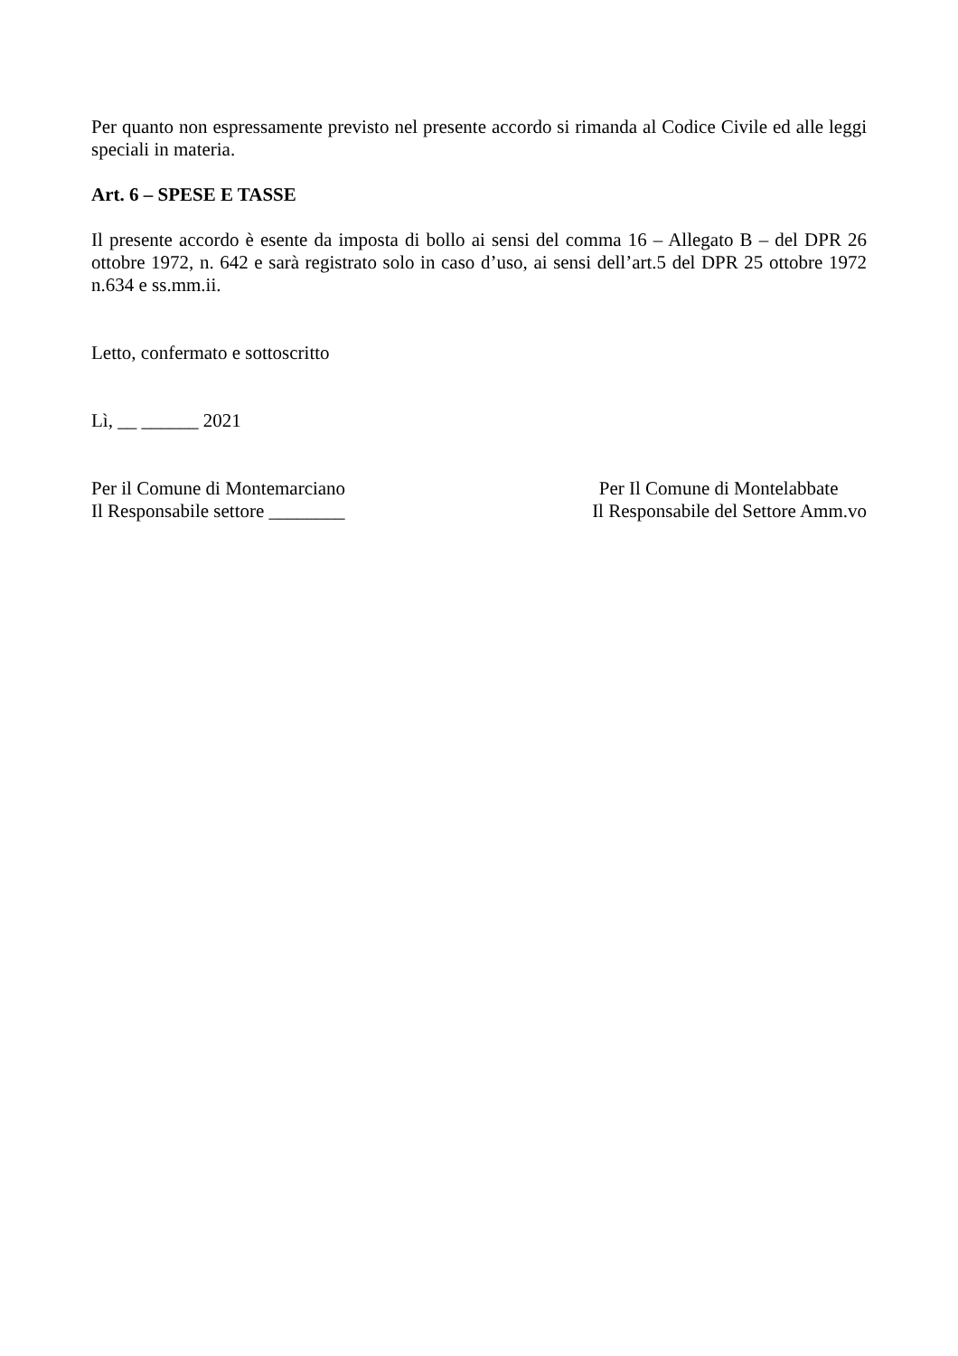Per quanto non espressamente previsto nel presente accordo si rimanda al Codice Civile ed alle leggi speciali in materia.
Art. 6 – SPESE E TASSE
Il presente accordo è esente da imposta di bollo ai sensi del comma 16 – Allegato B – del DPR 26 ottobre 1972, n. 642 e sarà registrato solo in caso d’uso, ai sensi dell’art.5 del DPR 25 ottobre 1972 n.634 e ss.mm.ii.
Letto, confermato e sottoscritto
Lì, __ ______ 2021
Per il Comune di Montemarciano
Il Responsabile settore ________
Per Il Comune di Montelabbate
Il Responsabile del Settore Amm.vo